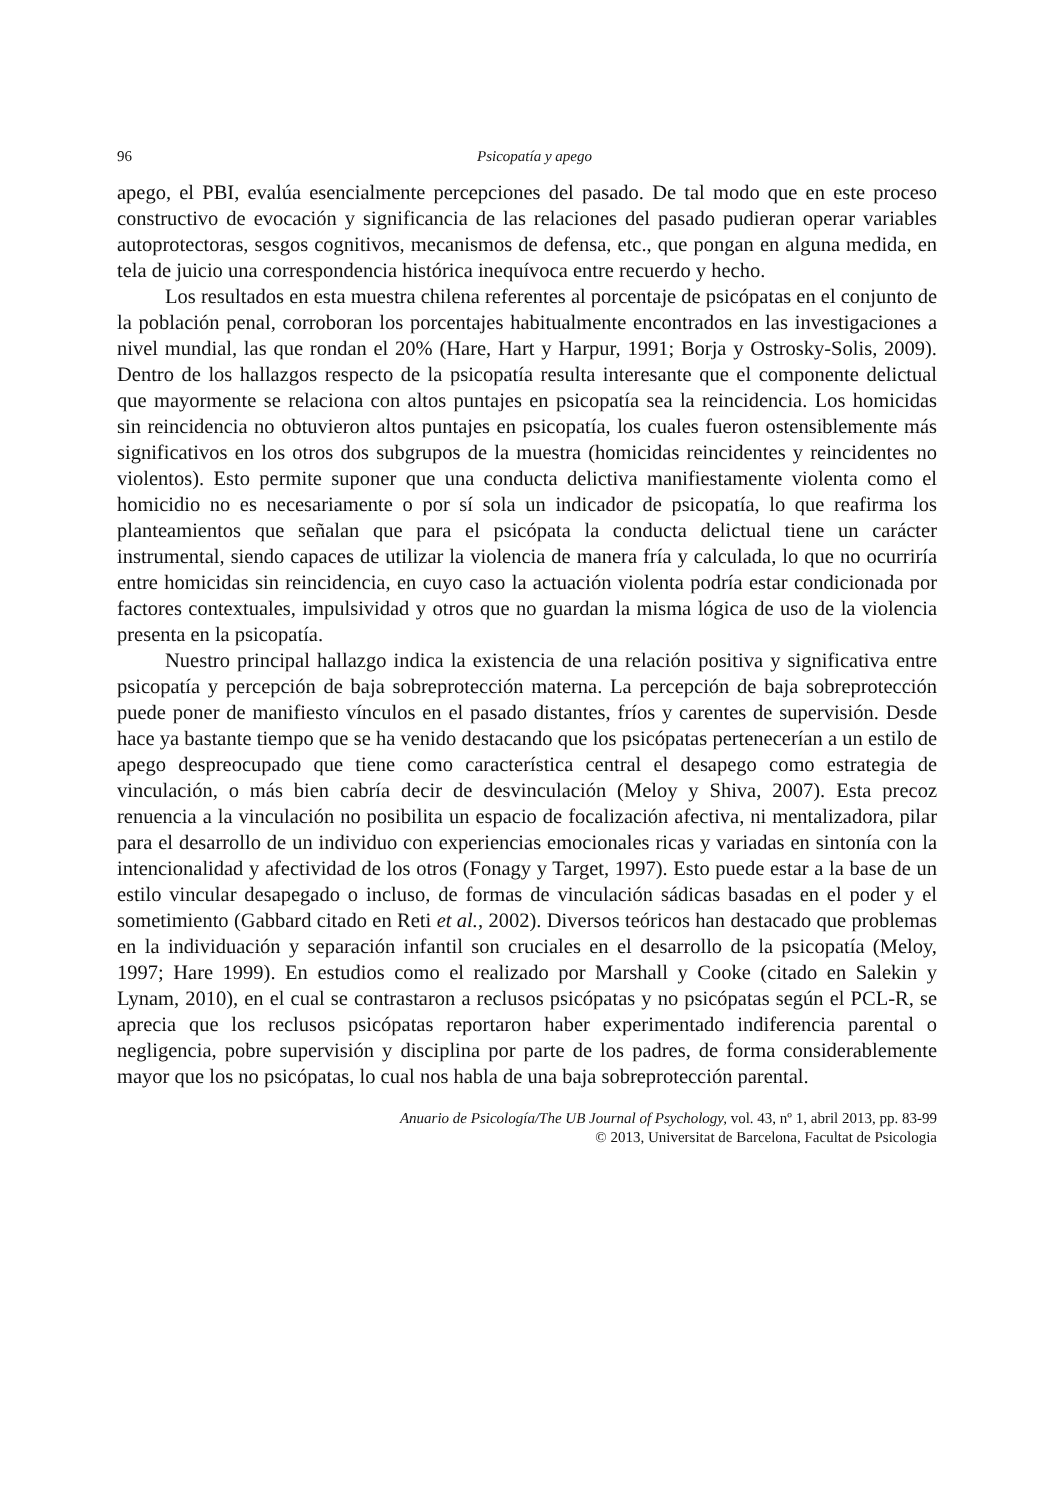96 Psicopatía y apego
apego, el PBI, evalúa esencialmente percepciones del pasado. De tal modo que en este proceso constructivo de evocación y significancia de las relaciones del pasado pudieran operar variables autoprotectoras, sesgos cognitivos, mecanismos de defensa, etc., que pongan en alguna medida, en tela de juicio una correspondencia histórica inequívoca entre recuerdo y hecho.
Los resultados en esta muestra chilena referentes al porcentaje de psicópatas en el conjunto de la población penal, corroboran los porcentajes habitualmente encontrados en las investigaciones a nivel mundial, las que rondan el 20% (Hare, Hart y Harpur, 1991; Borja y Ostrosky-Solis, 2009). Dentro de los hallazgos respecto de la psicopatía resulta interesante que el componente delictual que mayormente se relaciona con altos puntajes en psicopatía sea la reincidencia. Los homicidas sin reincidencia no obtuvieron altos puntajes en psicopatía, los cuales fueron ostensiblemente más significativos en los otros dos subgrupos de la muestra (homicidas reincidentes y reincidentes no violentos). Esto permite suponer que una conducta delictiva manifiestamente violenta como el homicidio no es necesariamente o por sí sola un indicador de psicopatía, lo que reafirma los planteamientos que señalan que para el psicópata la conducta delictual tiene un carácter instrumental, siendo capaces de utilizar la violencia de manera fría y calculada, lo que no ocurriría entre homicidas sin reincidencia, en cuyo caso la actuación violenta podría estar condicionada por factores contextuales, impulsividad y otros que no guardan la misma lógica de uso de la violencia presenta en la psicopatía.
Nuestro principal hallazgo indica la existencia de una relación positiva y significativa entre psicopatía y percepción de baja sobreprotección materna. La percepción de baja sobreprotección puede poner de manifiesto vínculos en el pasado distantes, fríos y carentes de supervisión. Desde hace ya bastante tiempo que se ha venido destacando que los psicópatas pertenecerían a un estilo de apego despreocupado que tiene como característica central el desapego como estrategia de vinculación, o más bien cabría decir de desvinculación (Meloy y Shiva, 2007). Esta precoz renuencia a la vinculación no posibilita un espacio de focalización afectiva, ni mentalizadora, pilar para el desarrollo de un individuo con experiencias emocionales ricas y variadas en sintonía con la intencionalidad y afectividad de los otros (Fonagy y Target, 1997). Esto puede estar a la base de un estilo vincular desapegado o incluso, de formas de vinculación sádicas basadas en el poder y el sometimiento (Gabbard citado en Reti et al., 2002). Diversos teóricos han destacado que problemas en la individuación y separación infantil son cruciales en el desarrollo de la psicopatía (Meloy, 1997; Hare 1999). En estudios como el realizado por Marshall y Cooke (citado en Salekin y Lynam, 2010), en el cual se contrastaron a reclusos psicópatas y no psicópatas según el PCL-R, se aprecia que los reclusos psicópatas reportaron haber experimentado indiferencia parental o negligencia, pobre supervisión y disciplina por parte de los padres, de forma considerablemente mayor que los no psicópatas, lo cual nos habla de una baja sobreprotección parental.
Anuario de Psicología/The UB Journal of Psychology, vol. 43, nº 1, abril 2013, pp. 83-99
© 2013, Universitat de Barcelona, Facultat de Psicologia